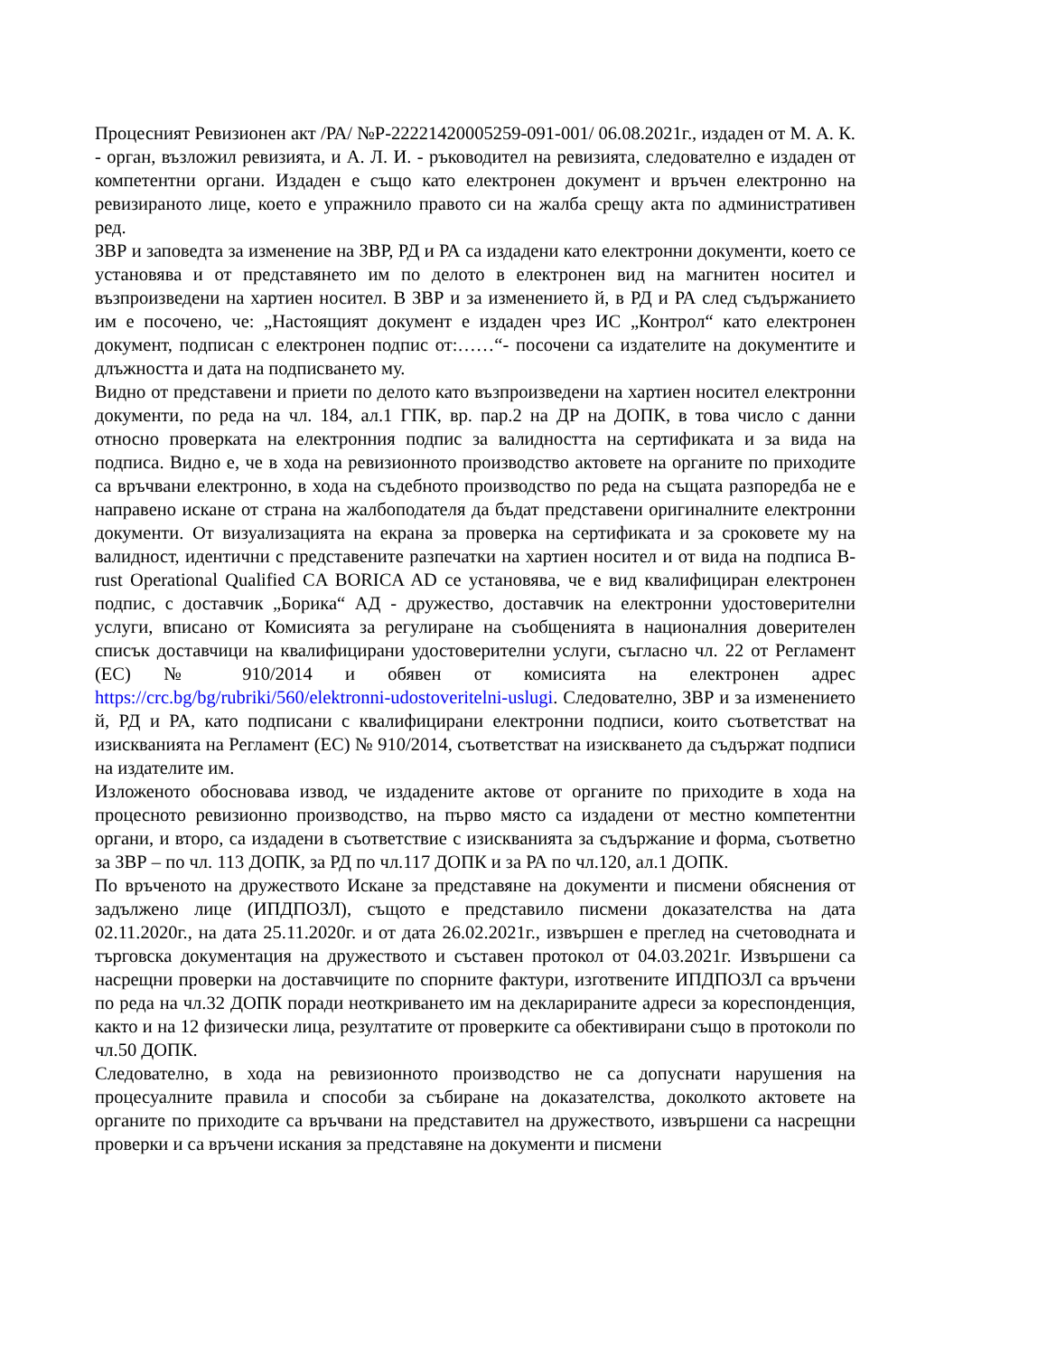Процесният Ревизионен акт /РА/ №Р-22221420005259-091-001/ 06.08.2021г., издаден от М. А. К. - орган, възложил ревизията, и А. Л. И. - ръководител на ревизията, следователно е издаден от компетентни органи. Издаден е също като електронен документ и връчен електронно на ревизираното лице, което е упражнило правото си на жалба срещу акта по административен ред.
ЗВР и заповедта за изменение на ЗВР, РД и РА са издадени като електронни документи, което се установява и от представянето им по делото в електронен вид на магнитен носител и възпроизведени на хартиен носител. В ЗВР и за изменението й, в РД и РА след съдържанието им е посочено, че: „Настоящият документ е издаден чрез ИС „Контрол“ като електронен документ, подписан с електронен подпис от:……“- посочени са издателите на документите и длъжността и дата на подписването му.
Видно от представени и приети по делото като възпроизведени на хартиен носител електронни документи, по реда на чл. 184, ал.1 ГПК, вр. пар.2 на ДР на ДОПК, в това число с данни относно проверката на електронния подпис за валидността на сертификата и за вида на подписа. Видно е, че в хода на ревизионното производство актовете на органите по приходите са връчвани електронно, в хода на съдебното производство по реда на същата разпоредба не е направено искане от страна на жалбоподателя да бъдат представени оригиналните електронни документи. От визуализацията на екрана за проверка на сертификата и за сроковете му на валидност, идентични с представените разпечатки на хартиен носител и от вида на подписа B-rust Operational Qualified CA BORICA AD се установява, че е вид квалифициран електронен подпис, с доставчик „Борика“ АД - дружество, доставчик на електронни удостоверителни услуги, вписано от Комисията за регулиране на съобщенията в националния доверителен списък доставчици на квалифицирани удостоверителни услуги, съгласно чл. 22 от Регламент (ЕС) № 910/2014 и обявен от комисията на електронен адрес https://crc.bg/bg/rubriki/560/elektronni-udostoveritelni-uslugi. Следователно, ЗВР и за изменението й, РД и РА, като подписани с квалифицирани електронни подписи, които съответстват на изискванията на Регламент (ЕС) № 910/2014, съответстват на изискването да съдържат подписи на издателите им.
Изложеното обосновава извод, че издадените актове от органите по приходите в хода на процесното ревизионно производство, на първо място са издадени от местно компетентни органи, и второ, са издадени в съответствие с изискванията за съдържание и форма, съответно за ЗВР – по чл. 113 ДОПК, за РД по чл.117 ДОПК и за РА по чл.120, ал.1 ДОПК.
По връченото на дружеството Искане за представяне на документи и писмени обяснения от задължено лице (ИПДПОЗЛ), същото е представило писмени доказателства на дата 02.11.2020г., на дата 25.11.2020г. и от дата 26.02.2021г., извършен е преглед на счетоводната и търговска документация на дружеството и съставен протокол от 04.03.2021г. Извършени са насрещни проверки на доставчиците по спорните фактури, изготвените ИПДПОЗЛ са връчени по реда на чл.32 ДОПК поради неоткриването им на декларираните адреси за кореспонденция, както и на 12 физически лица, резултатите от проверките са обективирани също в протоколи по чл.50 ДОПК.
Следователно, в хода на ревизионното производство не са допуснати нарушения на процесуалните правила и способи за събиране на доказателства, доколкото актовете на органите по приходите са връчвани на представител на дружеството, извършени са насрещни проверки и са връчени искания за представяне на документи и писмени